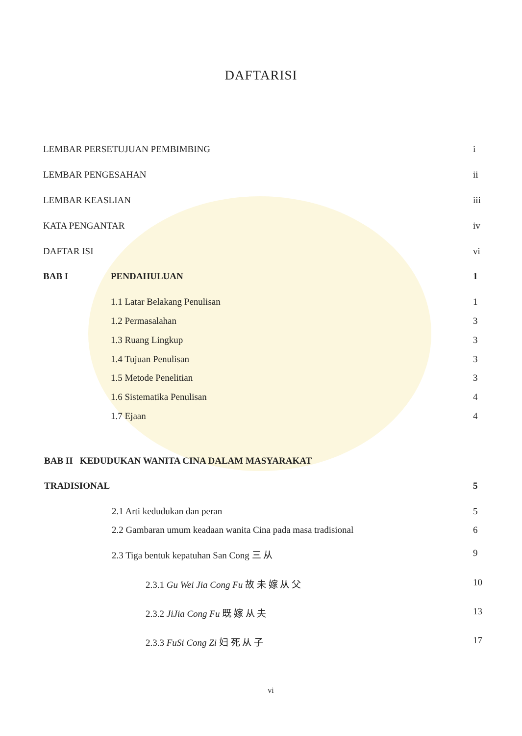DAFTARISI
LEMBAR PERSETUJUAN PEMBIMBING i
LEMBAR PENGESAHAN ii
LEMBAR KEASLIAN iii
KATA PENGANTAR iv
DAFTAR ISI vi
BAB I PENDAHULUAN 1
1.1 Latar Belakang Penulisan 1
1.2 Permasalahan 3
1.3 Ruang Lingkup 3
1.4 Tujuan Penulisan 3
1.5 Metode Penelitian 3
1.6 Sistematika Penulisan 4
1.7 Ejaan 4
BAB II KEDUDUKAN WANITA CINA DALAM MASYARAKAT
TRADISIONAL 5
2.1 Arti kedudukan dan peran 5
2.2 Gambaran umum keadaan wanita Cina pada masa tradisional 6
2.3 Tiga bentuk kepatuhan San Cong 三 从 9
2.3.1 Gu Wei Jia Cong Fu 故 未 嫁 从 父 10
2.3.2 JiJia Cong Fu 既 嫁 从 夫 13
2.3.3 FuSi Cong Zi 妇 死 从 子 17
vi